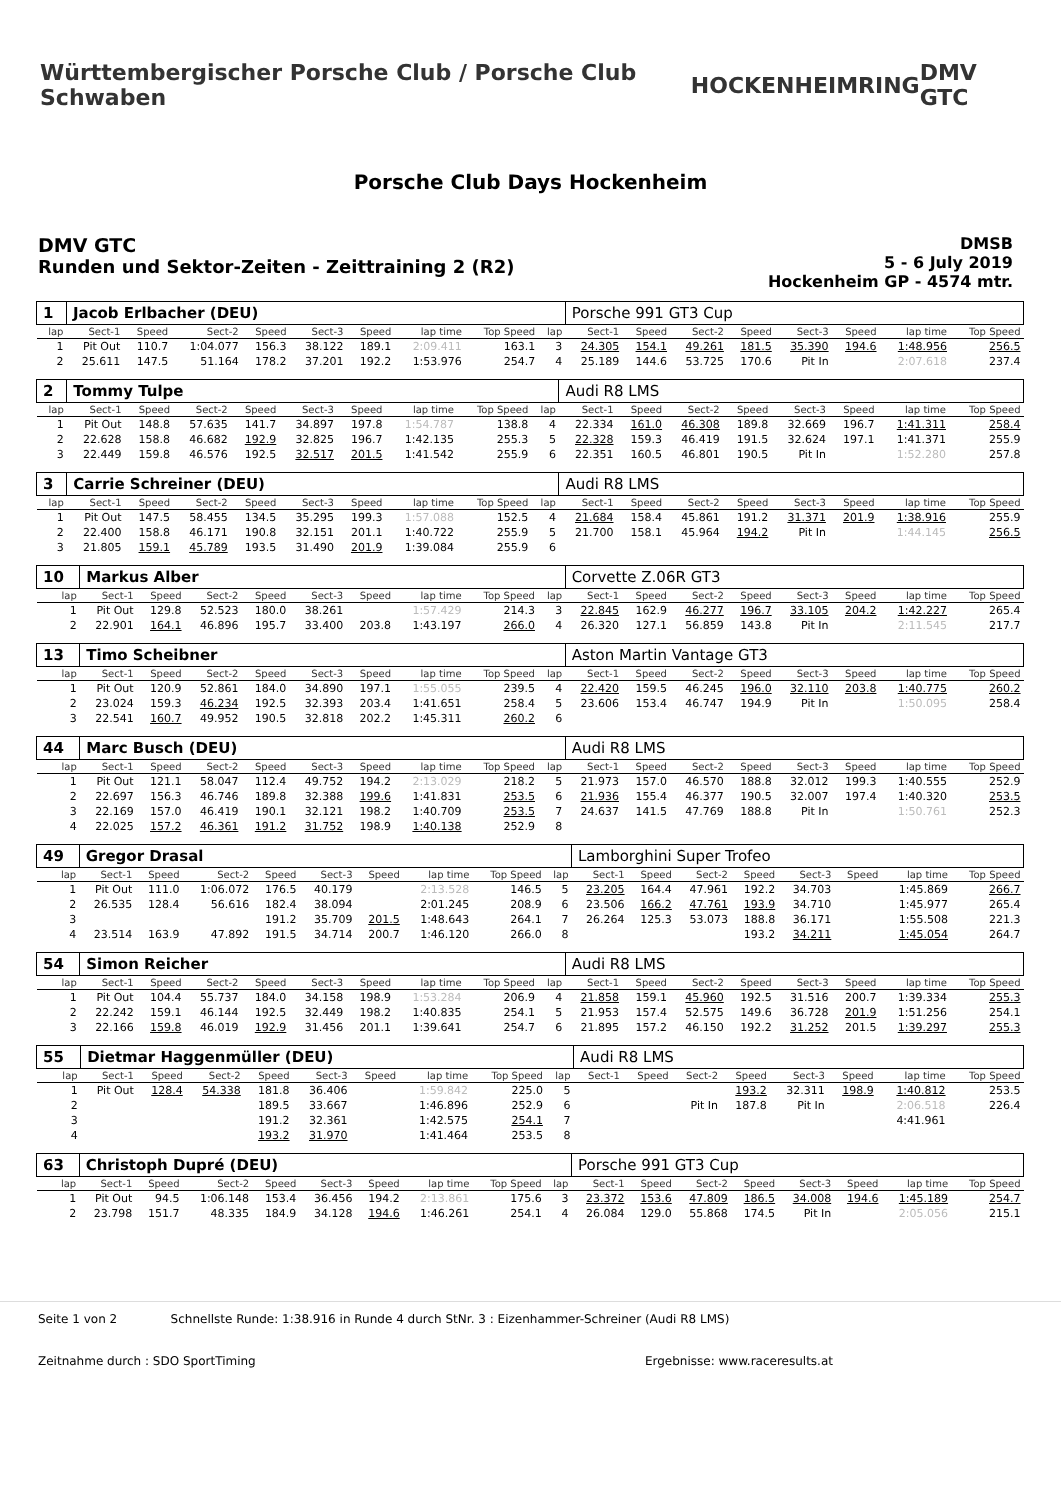Württembergischer Porsche Club / Porsche Club Schwaben HOCKENHEIMRING DMV GTC
Porsche Club Days Hockenheim
DMV GTC
Runden und Sektor-Zeiten - Zeittraining 2 (R2)
DMSB
5 - 6 July 2019
Hockenheim GP - 4574 mtr.
| 1 | Jacob Erlbacher (DEU) | | | | | | | | | Porsche 991 GT3 Cup | | | | | | | |
| lap | Sect-1 | Speed | Sect-2 | Speed | Sect-3 | Speed | lap time | Top Speed | lap | Sect-1 | Speed | Sect-2 | Speed | Sect-3 | Speed | lap time | Top Speed |
| 1 | Pit Out | 110.7 | 1:04.077 | 156.3 | 38.122 | 189.1 | 2:09.411 | 163.1 | 3 | 24.305 | 154.1 | 49.261 | 181.5 | 35.390 | 194.6 | 1:48.956 | 256.5 |
| 2 | 25.611 | 147.5 | 51.164 | 178.2 | 37.201 | 192.2 | 1:53.976 | 254.7 | 4 | 25.189 | 144.6 | 53.725 | 170.6 | Pit In | | 2:07.618 | 237.4 |
| 2 | Tommy Tulpe | | | | | | | | | Audi R8 LMS | | | | | | | |
| lap | Sect-1 | Speed | Sect-2 | Speed | Sect-3 | Speed | lap time | Top Speed | lap | Sect-1 | Speed | Sect-2 | Speed | Sect-3 | Speed | lap time | Top Speed |
| 1 | Pit Out | 148.8 | 57.635 | 141.7 | 34.897 | 197.8 | 1:54.787 | 138.8 | 4 | 22.334 | 161.0 | 46.308 | 189.8 | 32.669 | 196.7 | 1:41.311 | 258.4 |
| 2 | 22.628 | 158.8 | 46.682 | 192.9 | 32.825 | 196.7 | 1:42.135 | 255.3 | 5 | 22.328 | 159.3 | 46.419 | 191.5 | 32.624 | 197.1 | 1:41.371 | 255.9 |
| 3 | 22.449 | 159.8 | 46.576 | 192.5 | 32.517 | 201.5 | 1:41.542 | 255.9 | 6 | 22.351 | 160.5 | 46.801 | 190.5 | Pit In | | 1:52.280 | 257.8 |
| 3 | Carrie Schreiner (DEU) | | | | | | | | | Audi R8 LMS | | | | | | | |
| lap | Sect-1 | Speed | Sect-2 | Speed | Sect-3 | Speed | lap time | Top Speed | lap | Sect-1 | Speed | Sect-2 | Speed | Sect-3 | Speed | lap time | Top Speed |
| 1 | Pit Out | 147.5 | 58.455 | 134.5 | 35.295 | 199.3 | 1:57.088 | 152.5 | 4 | 21.684 | 158.4 | 45.861 | 191.2 | 31.371 | 201.9 | 1:38.916 | 255.9 |
| 2 | 22.400 | 158.8 | 46.171 | 190.8 | 32.151 | 201.1 | 1:40.722 | 255.9 | 5 | 21.700 | 158.1 | 45.964 | 194.2 | Pit In | | 1:44.145 | 256.5 |
| 3 | 21.805 | 159.1 | 45.789 | 193.5 | 31.490 | 201.9 | 1:39.084 | 255.9 | 6 | | | | | | | | |
| 10 | Markus Alber | | | | | | | | | Corvette Z.06R GT3 | | | | | | | |
| lap | Sect-1 | Speed | Sect-2 | Speed | Sect-3 | Speed | lap time | Top Speed | lap | Sect-1 | Speed | Sect-2 | Speed | Sect-3 | Speed | lap time | Top Speed |
| 1 | Pit Out | 129.8 | 52.523 | 180.0 | 38.261 | | 1:57.429 | 214.3 | 3 | 22.845 | 162.9 | 46.277 | 196.7 | 33.105 | 204.2 | 1:42.227 | 265.4 |
| 2 | 22.901 | 164.1 | 46.896 | 195.7 | 33.400 | 203.8 | 1:43.197 | 266.0 | 4 | 26.320 | 127.1 | 56.859 | 143.8 | Pit In | | 2:11.545 | 217.7 |
| 13 | Timo Scheibner | | | | | | | | | Aston Martin Vantage GT3 | | | | | | | |
| lap | Sect-1 | Speed | Sect-2 | Speed | Sect-3 | Speed | lap time | Top Speed | lap | Sect-1 | Speed | Sect-2 | Speed | Sect-3 | Speed | lap time | Top Speed |
| 1 | Pit Out | 120.9 | 52.861 | 184.0 | 34.890 | 197.1 | 1:55.055 | 239.5 | 4 | 22.420 | 159.5 | 46.245 | 196.0 | 32.110 | 203.8 | 1:40.775 | 260.2 |
| 2 | 23.024 | 159.3 | 46.234 | 192.5 | 32.393 | 203.4 | 1:41.651 | 258.4 | 5 | 23.606 | 153.4 | 46.747 | 194.9 | Pit In | | 1:50.095 | 258.4 |
| 3 | 22.541 | 160.7 | 49.952 | 190.5 | 32.818 | 202.2 | 1:45.311 | 260.2 | 6 | | | | | | | | |
| 44 | Marc Busch (DEU) | | | | | | | | | Audi R8 LMS | | | | | | | |
| lap | Sect-1 | Speed | Sect-2 | Speed | Sect-3 | Speed | lap time | Top Speed | lap | Sect-1 | Speed | Sect-2 | Speed | Sect-3 | Speed | lap time | Top Speed |
| 1 | Pit Out | 121.1 | 58.047 | 112.4 | 49.752 | 194.2 | 2:13.029 | 218.2 | 5 | 21.973 | 157.0 | 46.570 | 188.8 | 32.012 | 199.3 | 1:40.555 | 252.9 |
| 2 | 22.697 | 156.3 | 46.746 | 189.8 | 32.388 | 199.6 | 1:41.831 | 253.5 | 6 | 21.936 | 155.4 | 46.377 | 190.5 | 32.007 | 197.4 | 1:40.320 | 253.5 |
| 3 | 22.169 | 157.0 | 46.419 | 190.1 | 32.121 | 198.2 | 1:40.709 | 253.5 | 7 | 24.637 | 141.5 | 47.769 | 188.8 | Pit In | | 1:50.761 | 252.3 |
| 4 | 22.025 | 157.2 | 46.361 | 191.2 | 31.752 | 198.9 | 1:40.138 | 252.9 | 8 | | | | | | | | |
| 49 | Gregor Drasal | | | | | | | | | Lamborghini Super Trofeo | | | | | | | |
| lap | Sect-1 | Speed | Sect-2 | Speed | Sect-3 | Speed | lap time | Top Speed | lap | Sect-1 | Speed | Sect-2 | Speed | Sect-3 | Speed | lap time | Top Speed |
| 1 | Pit Out | 111.0 | 1:06.072 | 176.5 | 40.179 | | 2:13.528 | 146.5 | 5 | 23.205 | 164.4 | 47.961 | 192.2 | 34.703 | | 1:45.869 | 266.7 |
| 2 | 26.535 | 128.4 | 56.616 | 182.4 | 38.094 | | 2:01.245 | 208.9 | 6 | 23.506 | 166.2 | 47.761 | 193.9 | 34.710 | | 1:45.977 | 265.4 |
| 3 | | | | 191.2 | 35.709 | 201.5 | 1:48.643 | 264.1 | 7 | 26.264 | 125.3 | 53.073 | 188.8 | 36.171 | | 1:55.508 | 221.3 |
| 4 | 23.514 | 163.9 | 47.892 | 191.5 | 34.714 | 200.7 | 1:46.120 | 266.0 | 8 | | | | 193.2 | 34.211 | | 1:45.054 | 264.7 |
| 54 | Simon Reicher | | | | | | | | | Audi R8 LMS | | | | | | | |
| lap | Sect-1 | Speed | Sect-2 | Speed | Sect-3 | Speed | lap time | Top Speed | lap | Sect-1 | Speed | Sect-2 | Speed | Sect-3 | Speed | lap time | Top Speed |
| 1 | Pit Out | 104.4 | 55.737 | 184.0 | 34.158 | 198.9 | 1:53.284 | 206.9 | 4 | 21.858 | 159.1 | 45.960 | 192.5 | 31.516 | 200.7 | 1:39.334 | 255.3 |
| 2 | 22.242 | 159.1 | 46.144 | 192.5 | 32.449 | 198.2 | 1:40.835 | 254.1 | 5 | 21.953 | 157.4 | 52.575 | 149.6 | 36.728 | 201.9 | 1:51.256 | 254.1 |
| 3 | 22.166 | 159.8 | 46.019 | 192.9 | 31.456 | 201.1 | 1:39.641 | 254.7 | 6 | 21.895 | 157.2 | 46.150 | 192.2 | 31.252 | 201.5 | 1:39.297 | 255.3 |
| 55 | Dietmar Haggenmüller (DEU) | | | | | | | | | Audi R8 LMS | | | | | | | |
| lap | Sect-1 | Speed | Sect-2 | Speed | Sect-3 | Speed | lap time | Top Speed | lap | Sect-1 | Speed | Sect-2 | Speed | Sect-3 | Speed | lap time | Top Speed |
| 1 | Pit Out | 128.4 | 54.338 | 181.8 | 36.406 | | 1:59.842 | 225.0 | 5 | | | | 193.2 | 32.311 | 198.9 | 1:40.812 | 253.5 |
| 2 | | | | 189.5 | 33.667 | | 1:46.896 | 252.9 | 6 | | | Pit In | 187.8 | Pit In | | 2:06.518 | 226.4 |
| 3 | | | | 191.2 | 32.361 | | 1:42.575 | 254.1 | 7 | | | | | | | 4:41.961 | |
| 4 | | | | 193.2 | 31.970 | | 1:41.464 | 253.5 | 8 | | | | | | | | |
| 63 | Christoph Dupré (DEU) | | | | | | | | | Porsche 991 GT3 Cup | | | | | | | |
| lap | Sect-1 | Speed | Sect-2 | Speed | Sect-3 | Speed | lap time | Top Speed | lap | Sect-1 | Speed | Sect-2 | Speed | Sect-3 | Speed | lap time | Top Speed |
| 1 | Pit Out | 94.5 | 1:06.148 | 153.4 | 36.456 | 194.2 | 2:13.861 | 175.6 | 3 | 23.372 | 153.6 | 47.809 | 186.5 | 34.008 | 194.6 | 1:45.189 | 254.7 |
| 2 | 23.798 | 151.7 | 48.335 | 184.9 | 34.128 | 194.6 | 1:46.261 | 254.1 | 4 | 26.084 | 129.0 | 55.868 | 174.5 | Pit In | | 2:05.056 | 215.1 |
Seite 1 von 2 Schnellste Runde: 1:38.916 in Runde 4 durch StNr. 3 : Eizenhammer-Schreiner (Audi R8 LMS)
Zeitnahme durch : SDO SportTiming Ergebnisse: www.raceresults.at